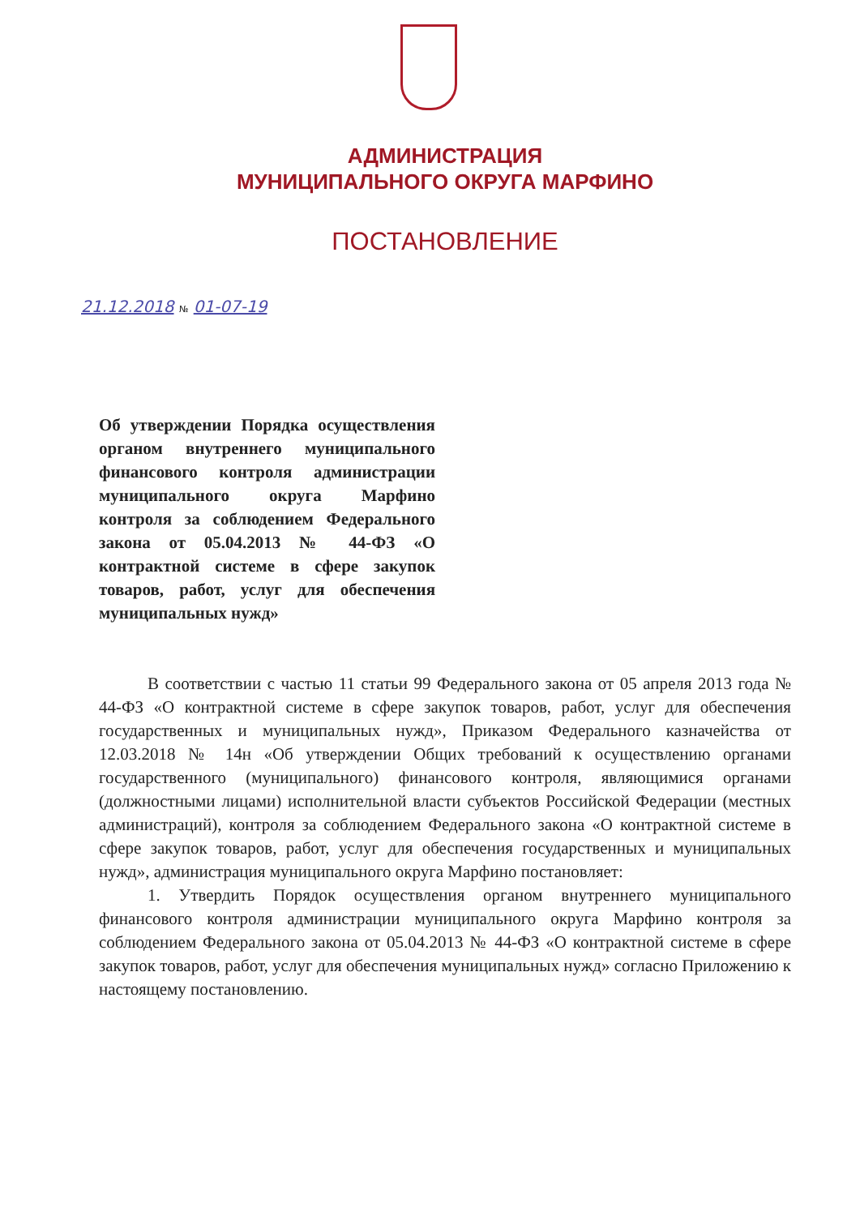АДМИНИСТРАЦИЯ
МУНИЦИПАЛЬНОГО ОКРУГА МАРФИНО
ПОСТАНОВЛЕНИЕ
21.12.2018 № 01-07-19
Об утверждении Порядка осуществления органом внутреннего муниципального финансового контроля администрации муниципального округа Марфино контроля за соблюдением Федерального закона от 05.04.2013 № 44-ФЗ «О контрактной системе в сфере закупок товаров, работ, услуг для обеспечения муниципальных нужд»
В соответствии с частью 11 статьи 99 Федерального закона от 05 апреля 2013 года № 44-ФЗ «О контрактной системе в сфере закупок товаров, работ, услуг для обеспечения государственных и муниципальных нужд», Приказом Федерального казначейства от 12.03.2018 № 14н «Об утверждении Общих требований к осуществлению органами государственного (муниципального) финансового контроля, являющимися органами (должностными лицами) исполнительной власти субъектов Российской Федерации (местных администраций), контроля за соблюдением Федерального закона «О контрактной системе в сфере закупок товаров, работ, услуг для обеспечения государственных и муниципальных нужд», администрация муниципального округа Марфино постановляет:
1. Утвердить Порядок осуществления органом внутреннего муниципального финансового контроля администрации муниципального округа Марфино контроля за соблюдением Федерального закона от 05.04.2013 № 44-ФЗ «О контрактной системе в сфере закупок товаров, работ, услуг для обеспечения муниципальных нужд» согласно Приложению к настоящему постановлению.